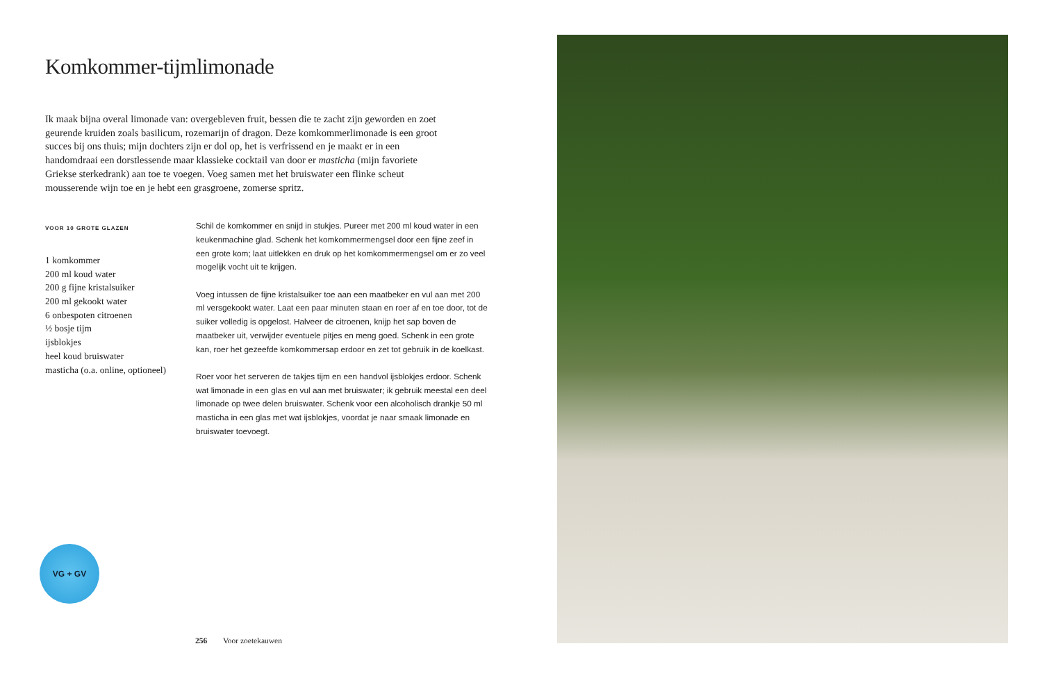Komkommer-tijmlimonade
Ik maak bijna overal limonade van: overgebleven fruit, bessen die te zacht zijn geworden en zoet geurende kruiden zoals basilicum, rozemarijn of dragon. Deze komkommerlimonade is een groot succes bij ons thuis; mijn dochters zijn er dol op, het is verfrissend en je maakt er in een handomdraai een dorstlessende maar klassieke cocktail van door er masticha (mijn favoriete Griekse sterkedrank) aan toe te voegen. Voeg samen met het bruiswater een flinke scheut mousserende wijn toe en je hebt een grasgroene, zomerse spritz.
VOOR 10 GROTE GLAZEN
1 komkommer
200 ml koud water
200 g fijne kristalsuiker
200 ml gekookt water
6 onbespoten citroenen
½ bosje tijm
ijsblokjes
heel koud bruiswater
masticha (o.a. online, optioneel)
Schil de komkommer en snijd in stukjes. Pureer met 200 ml koud water in een keukenmachine glad. Schenk het komkommermengsel door een fijne zeef in een grote kom; laat uitlekken en druk op het komkommermengsel om er zo veel mogelijk vocht uit te krijgen.
Voeg intussen de fijne kristalsuiker toe aan een maatbeker en vul aan met 200 ml versgekookt water. Laat een paar minuten staan en roer af en toe door, tot de suiker volledig is opgelost. Halveer de citroenen, knijp het sap boven de maatbeker uit, verwijder eventuele pitjes en meng goed. Schenk in een grote kan, roer het gezeefde komkommersap erdoor en zet tot gebruik in de koelkast.
Roer voor het serveren de takjes tijm en een handvol ijsblokjes erdoor. Schenk wat limonade in een glas en vul aan met bruiswater; ik gebruik meestal een deel limonade op twee delen bruiswater. Schenk voor een alcoholisch drankje 50 ml masticha in een glas met wat ijsblokjes, voordat je naar smaak limonade en bruiswater toevoegt.
VG + GV
256 Voor zoetekauwen